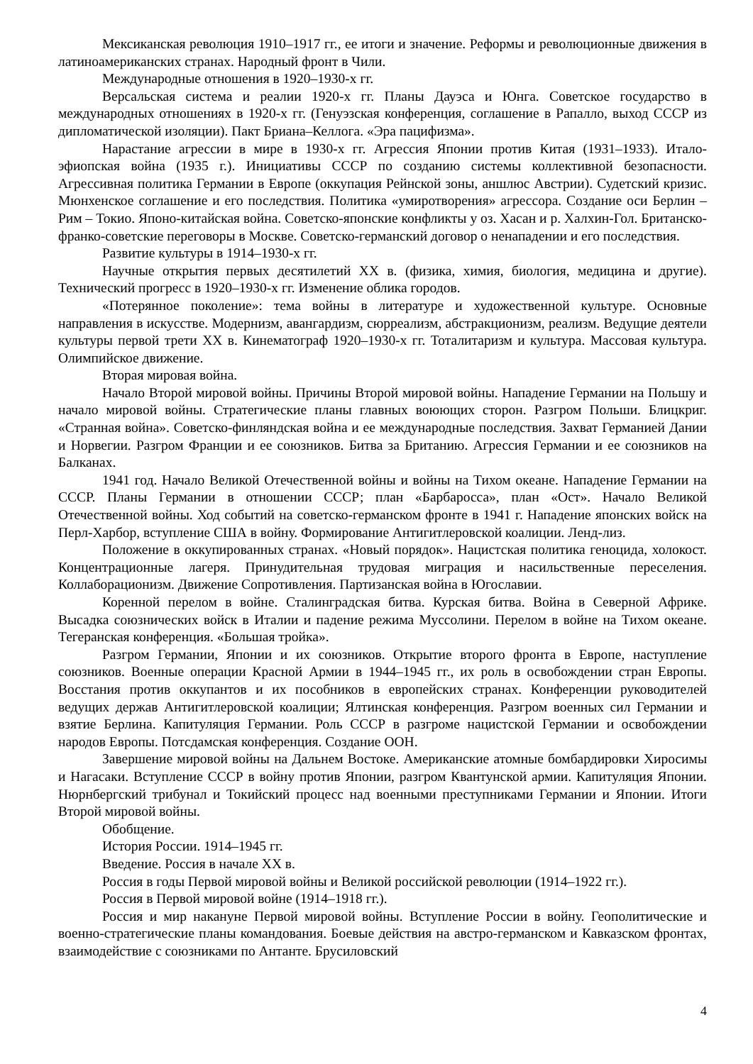Мексиканская революция 1910–1917 гг., ее итоги и значение. Реформы и революционные движения в латиноамериканских странах. Народный фронт в Чили.
Международные отношения в 1920–1930-х гг.
Версальская система и реалии 1920-х гг. Планы Дауэса и Юнга. Советское государство в международных отношениях в 1920-х гг. (Генуэзская конференция, соглашение в Рапалло, выход СССР из дипломатической изоляции). Пакт Бриана–Келлога. «Эра пацифизма».
Нарастание агрессии в мире в 1930-х гг. Агрессия Японии против Китая (1931–1933). Итало-эфиопская война (1935 г.). Инициативы СССР по созданию системы коллективной безопасности. Агрессивная политика Германии в Европе (оккупация Рейнской зоны, аншлюс Австрии). Судетский кризис. Мюнхенское соглашение и его последствия. Политика «умиротворения» агрессора. Создание оси Берлин – Рим – Токио. Японо-китайская война. Советско-японские конфликты у оз. Хасан и р. Халхин-Гол. Британско-франко-советские переговоры в Москве. Советско-германский договор о ненападении и его последствия.
Развитие культуры в 1914–1930-х гг.
Научные открытия первых десятилетий XX в. (физика, химия, биология, медицина и другие). Технический прогресс в 1920–1930-х гг. Изменение облика городов.
«Потерянное поколение»: тема войны в литературе и художественной культуре. Основные направления в искусстве. Модернизм, авангардизм, сюрреализм, абстракционизм, реализм. Ведущие деятели культуры первой трети XX в. Кинематограф 1920–1930-х гг. Тоталитаризм и культура. Массовая культура. Олимпийское движение.
Вторая мировая война.
Начало Второй мировой войны. Причины Второй мировой войны. Нападение Германии на Польшу и начало мировой войны. Стратегические планы главных воюющих сторон. Разгром Польши. Блицкриг. «Странная война». Советско-финляндская война и ее международные последствия. Захват Германией Дании и Норвегии. Разгром Франции и ее союзников. Битва за Британию. Агрессия Германии и ее союзников на Балканах.
1941 год. Начало Великой Отечественной войны и войны на Тихом океане. Нападение Германии на СССР. Планы Германии в отношении СССР; план «Барбаросса», план «Ост». Начало Великой Отечественной войны. Ход событий на советско-германском фронте в 1941 г. Нападение японских войск на Перл-Харбор, вступление США в войну. Формирование Антигитлеровской коалиции. Ленд-лиз.
Положение в оккупированных странах. «Новый порядок». Нацистская политика геноцида, холокост. Концентрационные лагеря. Принудительная трудовая миграция и насильственные переселения. Коллаборационизм. Движение Сопротивления. Партизанская война в Югославии.
Коренной перелом в войне. Сталинградская битва. Курская битва. Война в Северной Африке. Высадка союзнических войск в Италии и падение режима Муссолини. Перелом в войне на Тихом океане. Тегеранская конференция. «Большая тройка».
Разгром Германии, Японии и их союзников. Открытие второго фронта в Европе, наступление союзников. Военные операции Красной Армии в 1944–1945 гг., их роль в освобождении стран Европы. Восстания против оккупантов и их пособников в европейских странах. Конференции руководителей ведущих держав Антигитлеровской коалиции; Ялтинская конференция. Разгром военных сил Германии и взятие Берлина. Капитуляция Германии. Роль СССР в разгроме нацистской Германии и освобождении народов Европы. Потсдамская конференция. Создание ООН.
Завершение мировой войны на Дальнем Востоке. Американские атомные бомбардировки Хиросимы и Нагасаки. Вступление СССР в войну против Японии, разгром Квантунской армии. Капитуляция Японии. Нюрнбергский трибунал и Токийский процесс над военными преступниками Германии и Японии. Итоги Второй мировой войны.
Обобщение.
История России. 1914–1945 гг.
Введение. Россия в начале XX в.
Россия в годы Первой мировой войны и Великой российской революции (1914–1922 гг.).
Россия в Первой мировой войне (1914–1918 гг.).
Россия и мир накануне Первой мировой войны. Вступление России в войну. Геополитические и военно-стратегические планы командования. Боевые действия на австро-германском и Кавказском фронтах, взаимодействие с союзниками по Антанте. Брусиловский
4